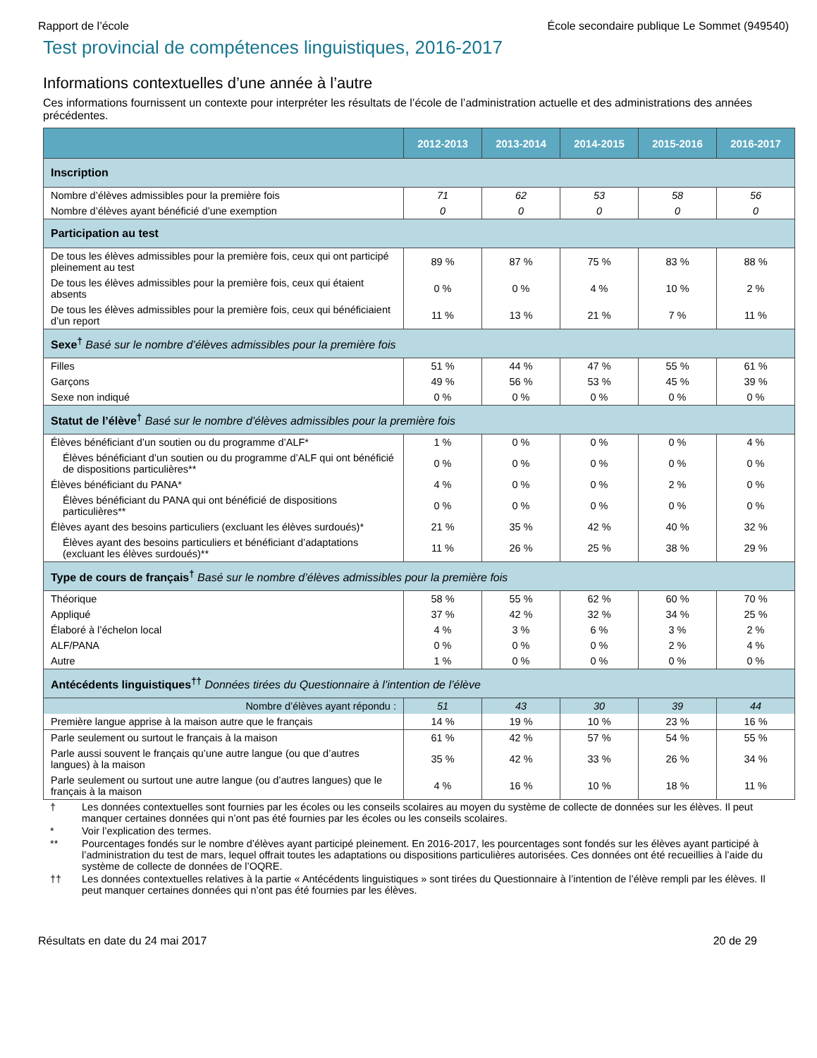Rapport de l’école École secondaire publique Le Sommet (949540)
Test provincial de compétences linguistiques, 2016-2017
Informations contextuelles d’une année à l’autre
Ces informations fournissent un contexte pour interpréter les résultats de l’école de l’administration actuelle et des administrations des années précédentes.
| | 2012-2013 | 2013-2014 | 2014-2015 | 2015-2016 | 2016-2017 |
| --- | --- | --- | --- | --- | --- |
| Inscription | | | | | |
| Nombre d’élèves admissibles pour la première fois | 71 | 62 | 53 | 58 | 56 |
| Nombre d’élèves ayant bénéficié d’une exemption | 0 | 0 | 0 | 0 | 0 |
| Participation au test | | | | | |
| De tous les élèves admissibles pour la première fois, ceux qui ont participé pleinement au test | 89 % | 87 % | 75 % | 83 % | 88 % |
| De tous les élèves admissibles pour la première fois, ceux qui étaient absents | 0 % | 0 % | 4 % | 10 % | 2 % |
| De tous les élèves admissibles pour la première fois, ceux qui bénéficiaient d’un report | 11 % | 13 % | 21 % | 7 % | 11 % |
| Sexe<sup>†</sup> Basé sur le nombre d’élèves admissibles pour la première fois | | | | | |
| Filles | 51 % | 44 % | 47 % | 55 % | 61 % |
| Garçons | 49 % | 56 % | 53 % | 45 % | 39 % |
| Sexe non indiqué | 0 % | 0 % | 0 % | 0 % | 0 % |
| Statut de l’élève<sup>†</sup> Basé sur le nombre d’élèves admissibles pour la première fois | | | | | |
| Élèves bénéficiant d’un soutien ou du programme d’ALF* | 1 % | 0 % | 0 % | 0 % | 4 % |
| Élèves bénéficiant d’un soutien ou du programme d’ALF qui ont bénéficié de dispositions particulières** | 0 % | 0 % | 0 % | 0 % | 0 % |
| Élèves bénéficiant du PANA* | 4 % | 0 % | 0 % | 2 % | 0 % |
| Élèves bénéficiant du PANA qui ont bénéficié de dispositions particulières** | 0 % | 0 % | 0 % | 0 % | 0 % |
| Élèves ayant des besoins particuliers (excluant les élèves surdoués)* | 21 % | 35 % | 42 % | 40 % | 32 % |
| Élèves ayant des besoins particuliers et bénéficiant d’adaptations (excluant les élèves surdoués)** | 11 % | 26 % | 25 % | 38 % | 29 % |
| Type de cours de français<sup>†</sup> Basé sur le nombre d’élèves admissibles pour la première fois | | | | | |
| Théorique | 58 % | 55 % | 62 % | 60 % | 70 % |
| Appliqué | 37 % | 42 % | 32 % | 34 % | 25 % |
| Élaboré à l’échelon local | 4 % | 3 % | 6 % | 3 % | 2 % |
| ALF/PANA | 0 % | 0 % | 0 % | 2 % | 4 % |
| Autre | 1 % | 0 % | 0 % | 0 % | 0 % |
| Antécédents linguistiques<sup>††</sup> Données tirées du Questionnaire à l’intention de l’élève | | | | | |
| Nombre d’élèves ayant répondu : | 51 | 43 | 30 | 39 | 44 |
| Première langue apprise à la maison autre que le français | 14 % | 19 % | 10 % | 23 % | 16 % |
| Parle seulement ou surtout le français à la maison | 61 % | 42 % | 57 % | 54 % | 55 % |
| Parle aussi souvent le français qu’une autre langue (ou que d’autres langues) à la maison | 35 % | 42 % | 33 % | 26 % | 34 % |
| Parle seulement ou surtout une autre langue (ou d’autres langues) que le français à la maison | 4 % | 16 % | 10 % | 18 % | 11 % |
† Les données contextuelles sont fournies par les écoles ou les conseils scolaires au moyen du système de collecte de données sur les élèves. Il peut manquer certaines données qui n’ont pas été fournies par les écoles ou les conseils scolaires.
* Voir l’explication des termes.
** Pourcentages fondés sur le nombre d’élèves ayant participé pleinement. En 2016-2017, les pourcentages sont fondés sur les élèves ayant participé à l’administration du test de mars, lequel offrait toutes les adaptations ou dispositions particulières autorisées. Ces données ont été recueillies à l’aide du système de collecte de données de l’OQRE.
†† Les données contextuelles relatives à la partie « Antécédents linguistiques » sont tirées du Questionnaire à l’intention de l’élève rempli par les élèves. Il peut manquer certaines données qui n’ont pas été fournies par les élèves.
Résultats en date du 24 mai 2017 20 de 29